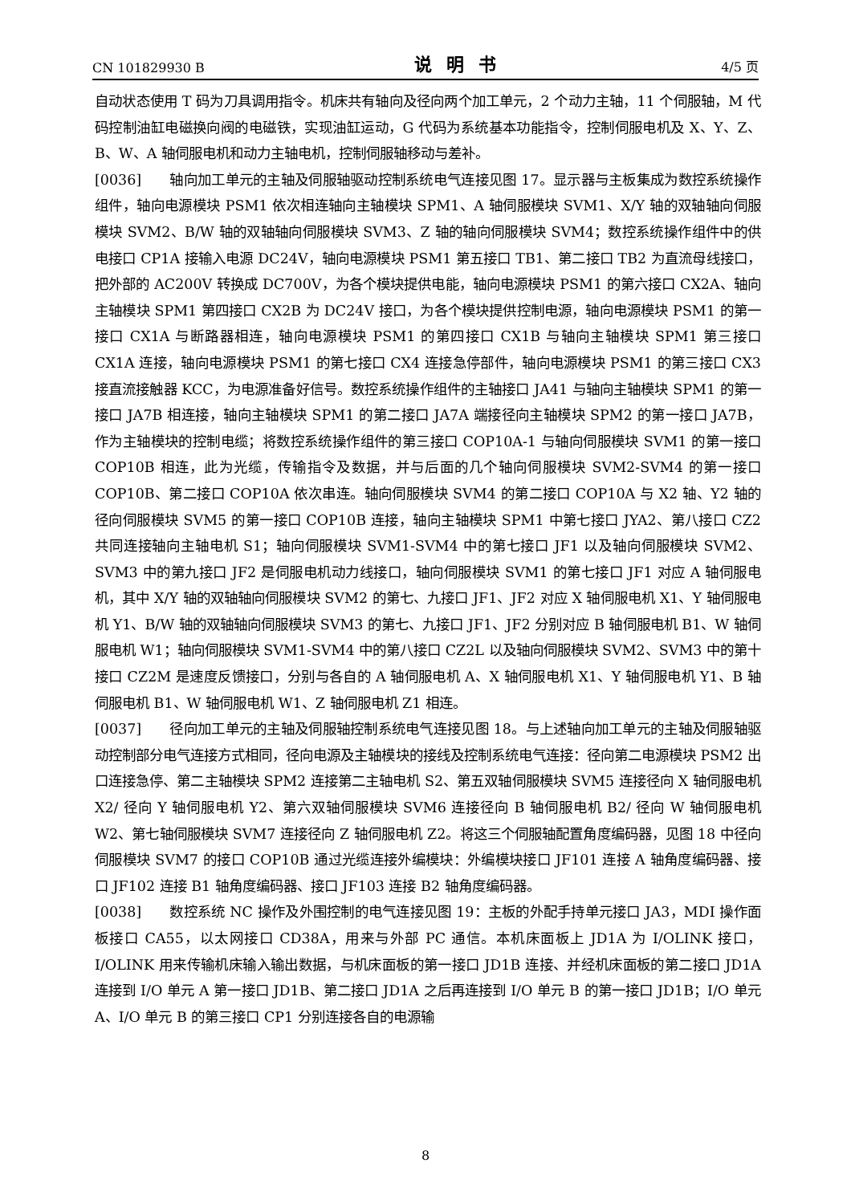CN 101829930 B 说明书 4/5 页
自动状态使用 T 码为刀具调用指令。机床共有轴向及径向两个加工单元，2 个动力主轴，11 个伺服轴，M 代码控制油缸电磁换向阀的电磁铁，实现油缸运动，G 代码为系统基本功能指令，控制伺服电机及 X、Y、Z、B、W、A 轴伺服电机和动力主轴电机，控制伺服轴移动与差补。
[0036]  轴向加工单元的主轴及伺服轴驱动控制系统电气连接见图 17。显示器与主板集成为数控系统操作组件，轴向电源模块 PSM1 依次相连轴向主轴模块 SPM1、A 轴伺服模块 SVM1、X/Y 轴的双轴轴向伺服模块 SVM2、B/W 轴的双轴轴向伺服模块 SVM3、Z 轴的轴向伺服模块 SVM4；数控系统操作组件中的供电接口 CP1A 接输入电源 DC24V，轴向电源模块 PSM1 第五接口 TB1、第二接口 TB2 为直流母线接口，把外部的 AC200V 转换成 DC700V，为各个模块提供电能，轴向电源模块 PSM1 的第六接口 CX2A、轴向主轴模块 SPM1 第四接口 CX2B 为 DC24V 接口，为各个模块提供控制电源，轴向电源模块 PSM1 的第一接口 CX1A 与断路器相连，轴向电源模块 PSM1 的第四接口 CX1B 与轴向主轴模块 SPM1 第三接口 CX1A 连接，轴向电源模块 PSM1 的第七接口 CX4 连接急停部件，轴向电源模块 PSM1 的第三接口 CX3 接直流接触器 KCC，为电源准备好信号。数控系统操作组件的主轴接口 JA41 与轴向主轴模块 SPM1 的第一接口 JA7B 相连接，轴向主轴模块 SPM1 的第二接口 JA7A 端接径向主轴模块 SPM2 的第一接口 JA7B，作为主轴模块的控制电缆；将数控系统操作组件的第三接口 COP10A-1 与轴向伺服模块 SVM1 的第一接口 COP10B 相连，此为光缆，传输指令及数据，并与后面的几个轴向伺服模块 SVM2-SVM4 的第一接口 COP10B、第二接口 COP10A 依次串连。轴向伺服模块 SVM4 的第二接口 COP10A 与 X2 轴、Y2 轴的径向伺服模块 SVM5 的第一接口 COP10B 连接，轴向主轴模块 SPM1 中第七接口 JYA2、第八接口 CZ2 共同连接轴向主轴电机 S1；轴向伺服模块 SVM1-SVM4 中的第七接口 JF1 以及轴向伺服模块 SVM2、SVM3 中的第九接口 JF2 是伺服电机动力线接口，轴向伺服模块 SVM1 的第七接口 JF1 对应 A 轴伺服电机，其中 X/Y 轴的双轴轴向伺服模块 SVM2 的第七、九接口 JF1、JF2 对应 X 轴伺服电机 X1、Y 轴伺服电机 Y1、B/W 轴的双轴轴向伺服模块 SVM3 的第七、九接口 JF1、JF2 分别对应 B 轴伺服电机 B1、W 轴伺服电机 W1；轴向伺服模块 SVM1-SVM4 中的第八接口 CZ2L 以及轴向伺服模块 SVM2、SVM3 中的第十接口 CZ2M 是速度反馈接口，分别与各自的 A 轴伺服电机 A、X 轴伺服电机 X1、Y 轴伺服电机 Y1、B 轴伺服电机 B1、W 轴伺服电机 W1、Z 轴伺服电机 Z1 相连。
[0037]  径向加工单元的主轴及伺服轴控制系统电气连接见图 18。与上述轴向加工单元的主轴及伺服轴驱动控制部分电气连接方式相同，径向电源及主轴模块的接线及控制系统电气连接：径向第二电源模块 PSM2 出口连接急停、第二主轴模块 SPM2 连接第二主轴电机 S2、第五双轴伺服模块 SVM5 连接径向 X 轴伺服电机 X2/ 径向 Y 轴伺服电机 Y2、第六双轴伺服模块 SVM6 连接径向 B 轴伺服电机 B2/ 径向 W 轴伺服电机 W2、第七轴伺服模块 SVM7 连接径向 Z 轴伺服电机 Z2。将这三个伺服轴配置角度编码器，见图 18 中径向伺服模块 SVM7 的接口 COP10B 通过光缆连接外编模块：外编模块接口 JF101 连接 A 轴角度编码器、接口 JF102 连接 B1 轴角度编码器、接口 JF103 连接 B2 轴角度编码器。
[0038]  数控系统 NC 操作及外围控制的电气连接见图 19：主板的外配手持单元接口 JA3，MDI 操作面板接口 CA55，以太网接口 CD38A，用来与外部 PC 通信。本机床面板上 JD1A 为 I/OLINK 接口，I/OLINK 用来传输机床输入输出数据，与机床面板的第一接口 JD1B 连接、并经机床面板的第二接口 JD1A 连接到 I/O 单元 A 第一接口 JD1B、第二接口 JD1A 之后再连接到 I/O 单元 B 的第一接口 JD1B；I/O 单元 A、I/O 单元 B 的第三接口 CP1 分别连接各自的电源输
8